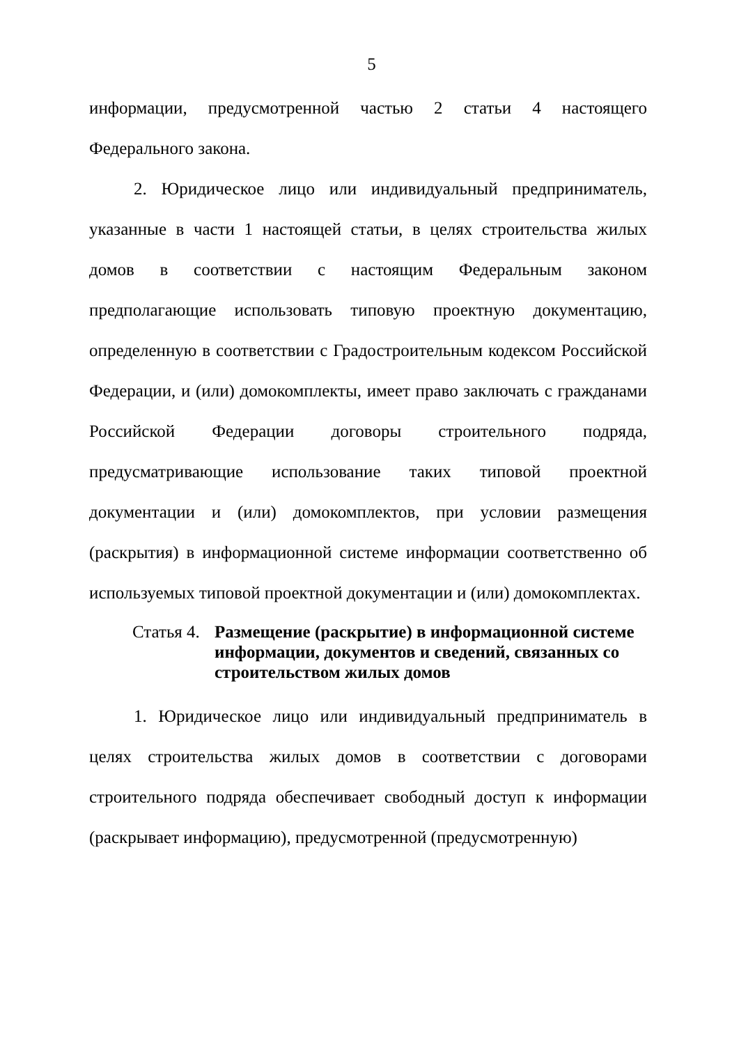5
информации, предусмотренной частью 2 статьи 4 настоящего Федерального закона.
2. Юридическое лицо или индивидуальный предприниматель, указанные в части 1 настоящей статьи, в целях строительства жилых домов в соответствии с настоящим Федеральным законом предполагающие использовать типовую проектную документацию, определенную в соответствии с Градостроительным кодексом Российской Федерации, и (или) домокомплекты, имеет право заключать с гражданами Российской Федерации договоры строительного подряда, предусматривающие использование таких типовой проектной документации и (или) домокомплектов, при условии размещения (раскрытия) в информационной системе информации соответственно об используемых типовой проектной документации и (или) домокомплектах.
Статья 4.
Размещение (раскрытие) в информационной системе информации, документов и сведений, связанных со строительством жилых домов
1. Юридическое лицо или индивидуальный предприниматель в целях строительства жилых домов в соответствии с договорами строительного подряда обеспечивает свободный доступ к информации (раскрывает информацию), предусмотренной (предусмотренную)